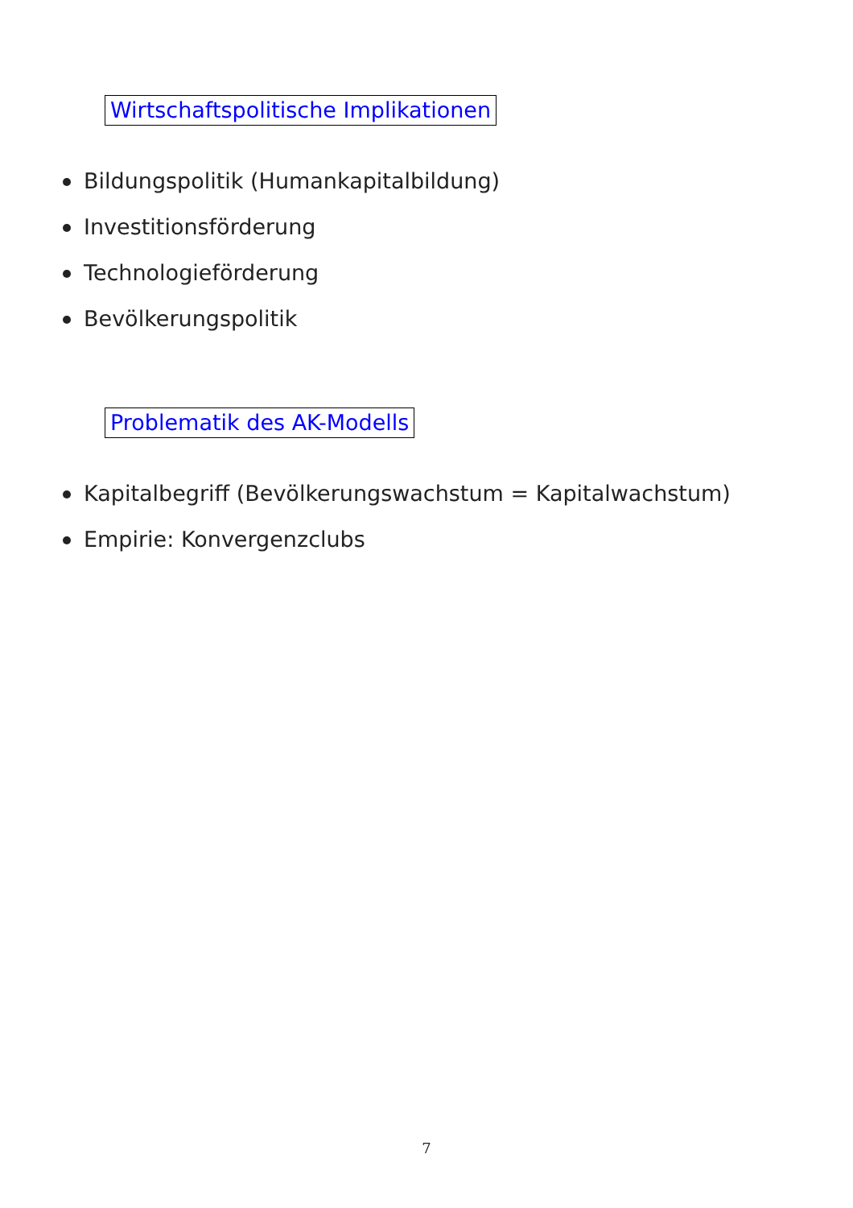Wirtschaftspolitische Implikationen
Bildungspolitik (Humankapitalbildung)
Investitionsförderung
Technologieförderung
Bevölkerungspolitik
Problematik des AK-Modells
Kapitalbegriff (Bevölkerungswachstum = Kapitalwachstum)
Empirie: Konvergenzclubs
7